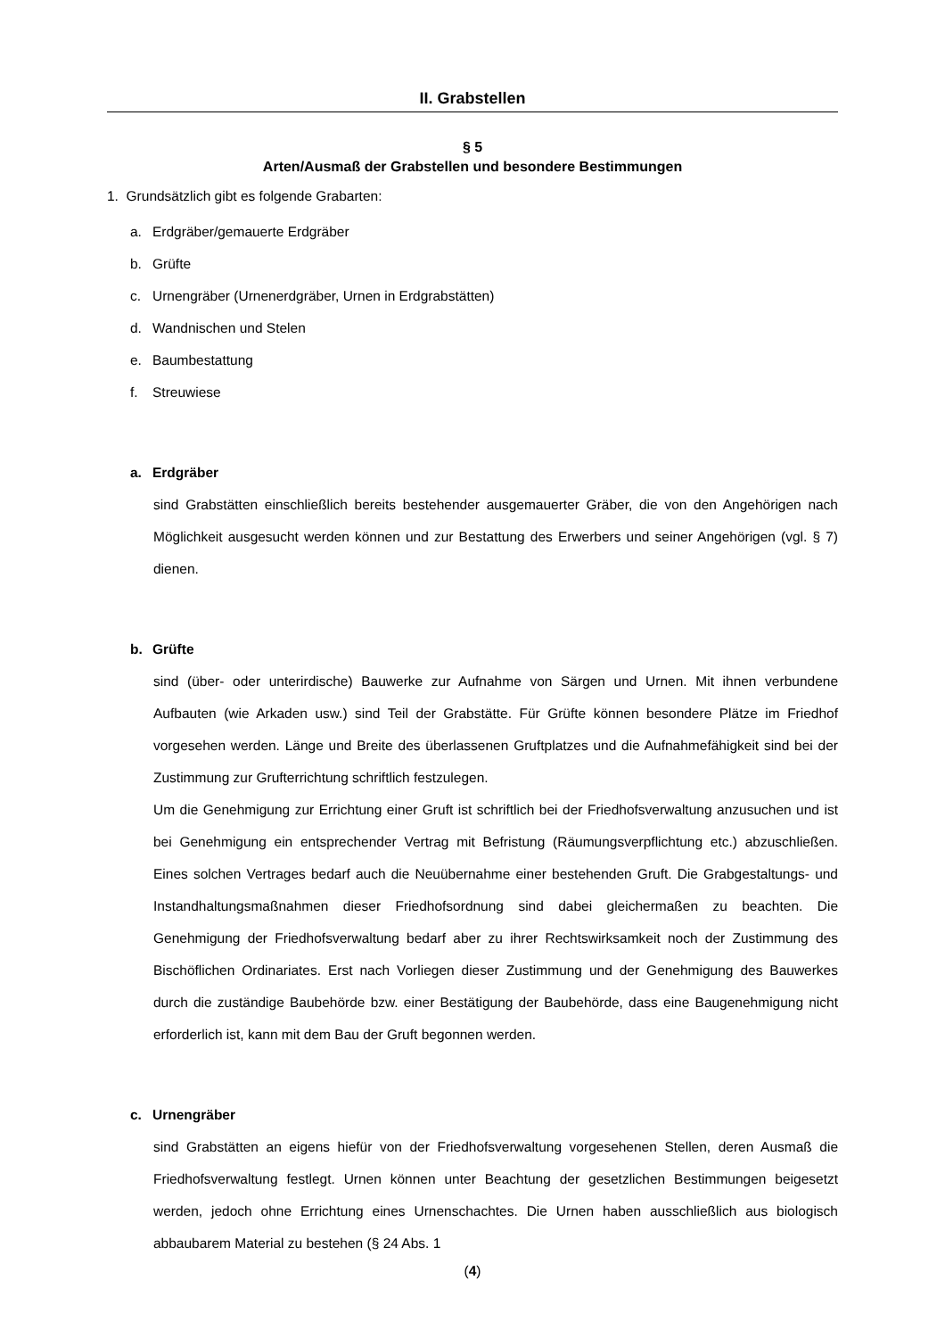II. Grabstellen
§ 5
Arten/Ausmaß der Grabstellen und besondere Bestimmungen
1. Grundsätzlich gibt es folgende Grabarten:
a. Erdgräber/gemauerte Erdgräber
b. Grüfte
c. Urnengräber (Urnenerdgräber, Urnen in Erdgrabstätten)
d. Wandnischen und Stelen
e. Baumbestattung
f. Streuwiese
a. Erdgräber
sind Grabstätten einschließlich bereits bestehender ausgemauerter Gräber, die von den Angehörigen nach Möglichkeit ausgesucht werden können und zur Bestattung des Erwerbers und seiner Angehörigen (vgl. § 7) dienen.
b. Grüfte
sind (über- oder unterirdische) Bauwerke zur Aufnahme von Särgen und Urnen. Mit ihnen verbundene Aufbauten (wie Arkaden usw.) sind Teil der Grabstätte. Für Grüfte können besondere Plätze im Friedhof vorgesehen werden. Länge und Breite des überlassenen Gruftplatzes und die Aufnahmefähigkeit sind bei der Zustimmung zur Grufterrichtung schriftlich festzulegen.
Um die Genehmigung zur Errichtung einer Gruft ist schriftlich bei der Friedhofsverwaltung anzusuchen und ist bei Genehmigung ein entsprechender Vertrag mit Befristung (Räumungsverpflichtung etc.) abzuschließen. Eines solchen Vertrages bedarf auch die Neuübernahme einer bestehenden Gruft. Die Grabgestaltungs- und Instandhaltungsmaßnahmen dieser Friedhofsordnung sind dabei gleichermaßen zu beachten. Die Genehmigung der Friedhofsverwaltung bedarf aber zu ihrer Rechtswirksamkeit noch der Zustimmung des Bischöflichen Ordinariates. Erst nach Vorliegen dieser Zustimmung und der Genehmigung des Bauwerkes durch die zuständige Baubehörde bzw. einer Bestätigung der Baubehörde, dass eine Baugenehmigung nicht erforderlich ist, kann mit dem Bau der Gruft begonnen werden.
c. Urnengräber
sind Grabstätten an eigens hiefür von der Friedhofsverwaltung vorgesehenen Stellen, deren Ausmaß die Friedhofsverwaltung festlegt. Urnen können unter Beachtung der gesetzlichen Bestimmungen beigesetzt werden, jedoch ohne Errichtung eines Urnenschachtes. Die Urnen haben ausschließlich aus biologisch abbaubarem Material zu bestehen (§ 24 Abs. 1
(4)